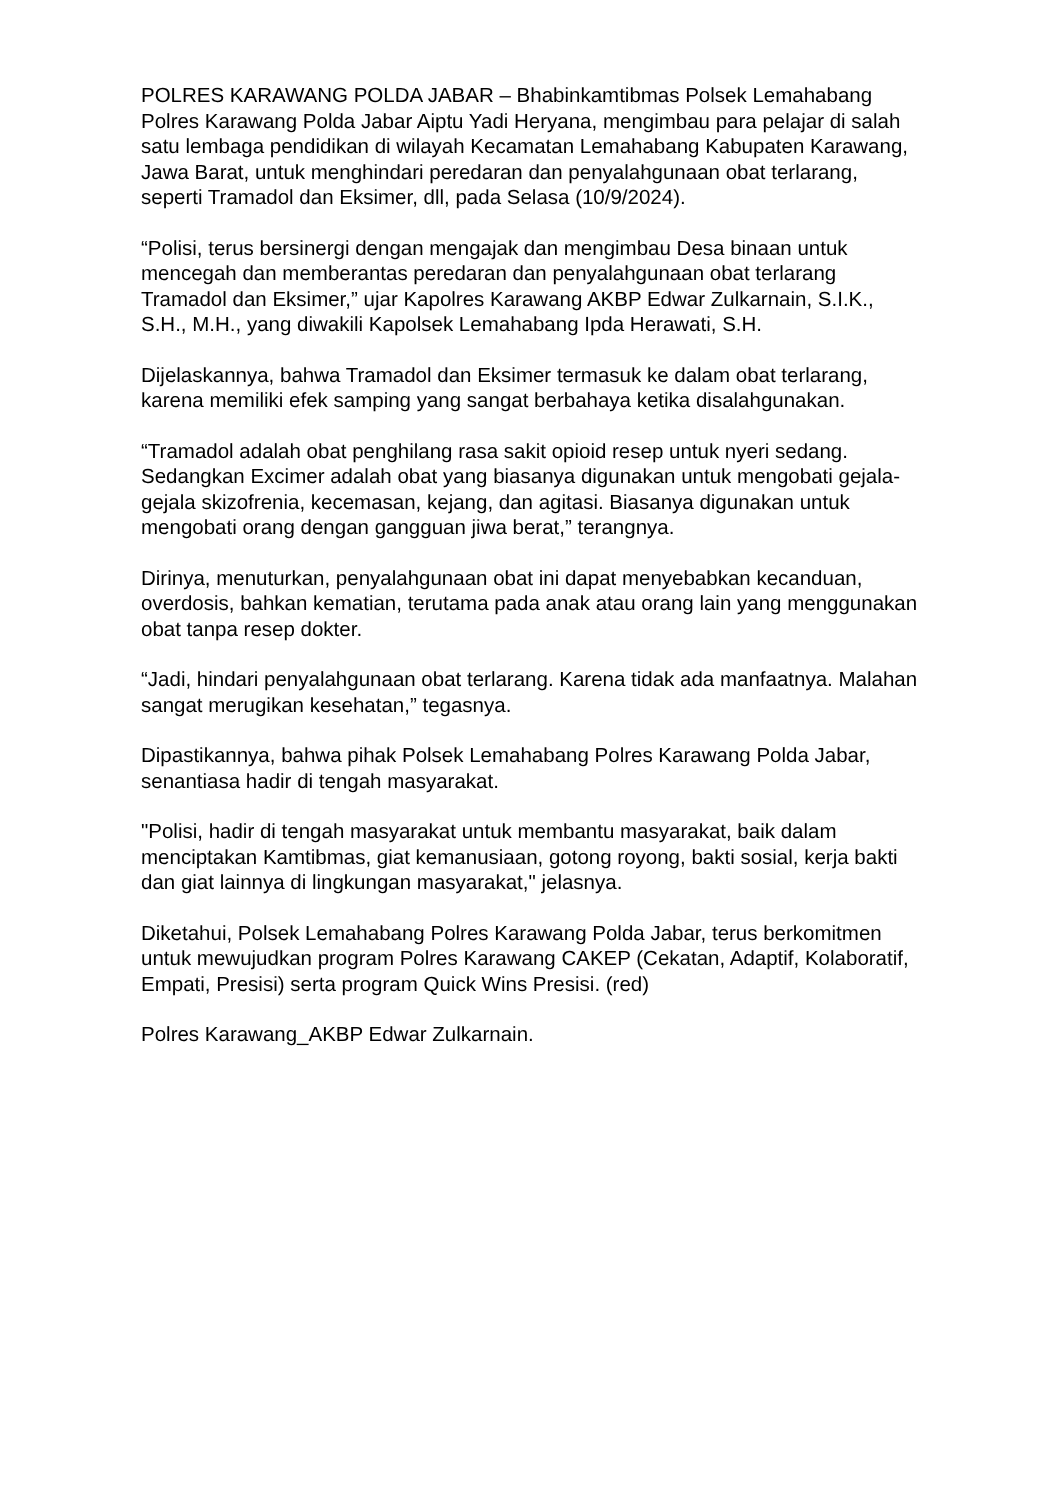POLRES KARAWANG POLDA JABAR – Bhabinkamtibmas Polsek Lemahabang Polres Karawang Polda Jabar Aiptu Yadi Heryana, mengimbau para pelajar di salah satu lembaga pendidikan di wilayah Kecamatan Lemahabang Kabupaten Karawang, Jawa Barat, untuk menghindari peredaran dan penyalahgunaan obat terlarang, seperti Tramadol dan Eksimer, dll, pada Selasa (10/9/2024).
“Polisi, terus bersinergi dengan mengajak dan mengimbau Desa binaan untuk mencegah dan memberantas peredaran dan penyalahgunaan obat terlarang Tramadol dan Eksimer,” ujar Kapolres Karawang AKBP Edwar Zulkarnain, S.I.K., S.H., M.H., yang diwakili Kapolsek Lemahabang Ipda Herawati, S.H.
Dijelaskannya, bahwa Tramadol dan Eksimer termasuk ke dalam obat terlarang, karena memiliki efek samping yang sangat berbahaya ketika disalahgunakan.
“Tramadol adalah obat penghilang rasa sakit opioid resep untuk nyeri sedang. Sedangkan Excimer adalah obat yang biasanya digunakan untuk mengobati gejala-gejala skizofrenia, kecemasan, kejang, dan agitasi. Biasanya digunakan untuk mengobati orang dengan gangguan jiwa berat,” terangnya.
Dirinya, menuturkan, penyalahgunaan obat ini dapat menyebabkan kecanduan, overdosis, bahkan kematian, terutama pada anak atau orang lain yang menggunakan obat tanpa resep dokter.
“Jadi, hindari penyalahgunaan obat terlarang. Karena tidak ada manfaatnya. Malahan sangat merugikan kesehatan,” tegasnya.
Dipastikannya, bahwa pihak Polsek Lemahabang Polres Karawang Polda Jabar, senantiasa hadir di tengah masyarakat.
"Polisi, hadir di tengah masyarakat untuk membantu masyarakat, baik dalam menciptakan Kamtibmas, giat kemanusiaan, gotong royong, bakti sosial, kerja bakti dan giat lainnya di lingkungan masyarakat," jelasnya.
Diketahui, Polsek Lemahabang Polres Karawang Polda Jabar, terus berkomitmen untuk mewujudkan program Polres Karawang CAKEP (Cekatan, Adaptif, Kolaboratif, Empati, Presisi) serta program Quick Wins Presisi. (red)
Polres Karawang_AKBP Edwar Zulkarnain.